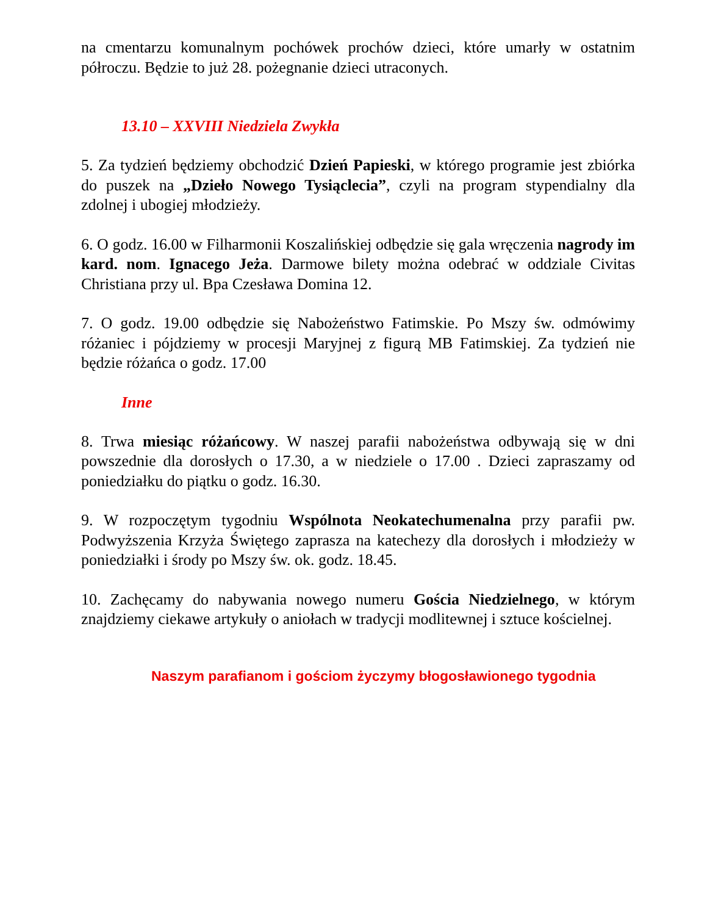na cmentarzu komunalnym pochówek prochów dzieci, które umarły w ostatnim półroczu. Będzie to już 28. pożegnanie dzieci utraconych.
13.10 – XXVIII Niedziela Zwykła
5. Za tydzień będziemy obchodzić Dzień Papieski, w którego programie jest zbiórka do puszek na „Dzieło Nowego Tysiąclecia”, czyli na program stypendialny dla zdolnej i ubogiej młodzieży.
6. O godz. 16.00 w Filharmonii Koszalińskiej odbędzie się gala wręczenia nagrody im kard. nom. Ignacego Jeża. Darmowe bilety można odebrać w oddziale Civitas Christiana przy ul. Bpa Czesława Domina 12.
7. O godz. 19.00 odbędzie się Nabożeństwo Fatimskie. Po Mszy św. odmówimy różaniec i pójdziemy w procesji Maryjnej z figurą MB Fatimskiej. Za tydzień nie będzie różańca o godz. 17.00
Inne
8. Trwa miesiąc różańcowy. W naszej parafii nabożeństwa odbywają się w dni powszednie dla dorosłych o 17.30, a w niedziele o 17.00 . Dzieci zapraszamy od poniedziałku do piątku o godz. 16.30.
9. W rozpoczętym tygodniu Wspólnota Neokatechumenalna przy parafii pw. Podwyższenia Krzyża Świętego zaprasza na katechezy dla dorosłych i młodzieży w poniedziałki i środy po Mszy św. ok. godz. 18.45.
10. Zachęcamy do nabywania nowego numeru Gościa Niedzielnego, w którym znajdziemy ciekawe artykuły o aniołach w tradycji modlitewnej i sztuce kościelnej.
Naszym parafianom i gościom życzymy błogosławionego tygodnia